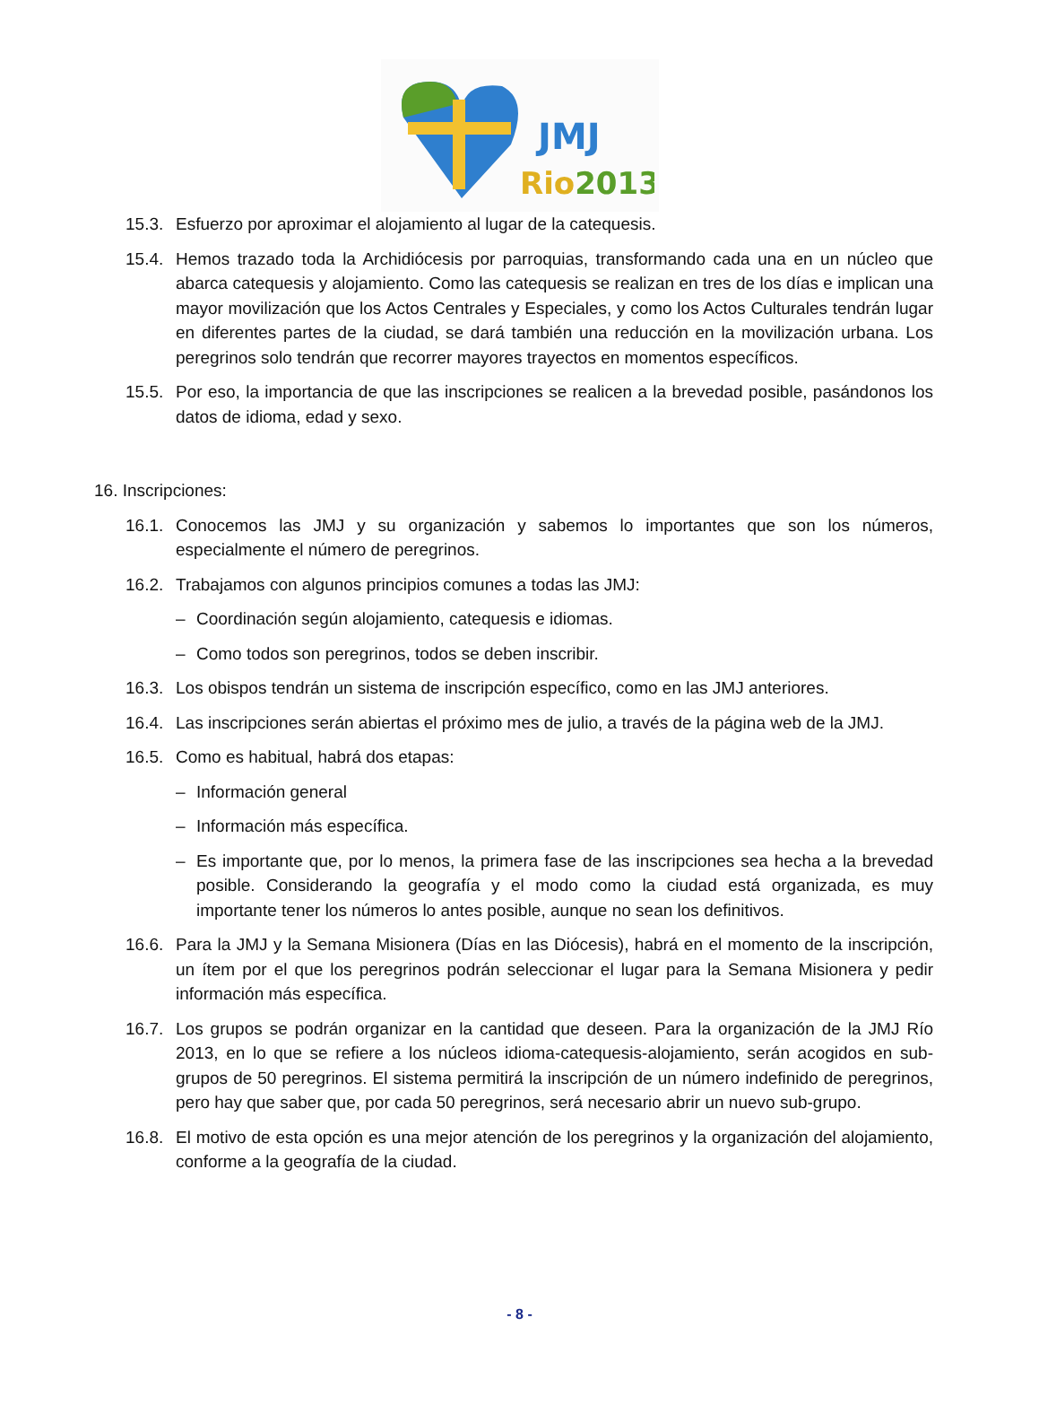JMJ
Rio2013
15.3. Esfuerzo por aproximar el alojamiento al lugar de la catequesis.
15.4. Hemos trazado toda la Archidiócesis por parroquias, transformando cada una en un núcleo que abarca catequesis y alojamiento. Como las catequesis se realizan en tres de los días e implican una mayor movilización que los Actos Centrales y Especiales, y como los Actos Culturales tendrán lugar en diferentes partes de la ciudad, se dará también una reducción en la movilización urbana. Los peregrinos solo tendrán que recorrer mayores trayectos en momentos específicos.
15.5. Por eso, la importancia de que las inscripciones se realicen a la brevedad posible, pasándonos los datos de idioma, edad y sexo.
16. Inscripciones:
16.1. Conocemos las JMJ y su organización y sabemos lo importantes que son los números, especialmente el número de peregrinos.
16.2. Trabajamos con algunos principios comunes a todas las JMJ:
– Coordinación según alojamiento, catequesis e idiomas.
– Como todos son peregrinos, todos se deben inscribir.
16.3. Los obispos tendrán un sistema de inscripción específico, como en las JMJ anteriores.
16.4. Las inscripciones serán abiertas el próximo mes de julio, a través de la página web de la JMJ.
16.5. Como es habitual, habrá dos etapas:
– Información general
– Información más específica.
– Es importante que, por lo menos, la primera fase de las inscripciones sea hecha a la brevedad posible. Considerando la geografía y el modo como la ciudad está organizada, es muy importante tener los números lo antes posible, aunque no sean los definitivos.
16.6. Para la JMJ y la Semana Misionera (Días en las Diócesis), habrá en el momento de la inscripción, un ítem por el que los peregrinos podrán seleccionar el lugar para la Semana Misionera y pedir información más específica.
16.7. Los grupos se podrán organizar en la cantidad que deseen. Para la organización de la JMJ Río 2013, en lo que se refiere a los núcleos idioma-catequesis-alojamiento, serán acogidos en sub-grupos de 50 peregrinos. El sistema permitirá la inscripción de un número indefinido de peregrinos, pero hay que saber que, por cada 50 peregrinos, será necesario abrir un nuevo sub-grupo.
16.8. El motivo de esta opción es una mejor atención de los peregrinos y la organización del alojamiento, conforme a la geografía de la ciudad.
- 8 -